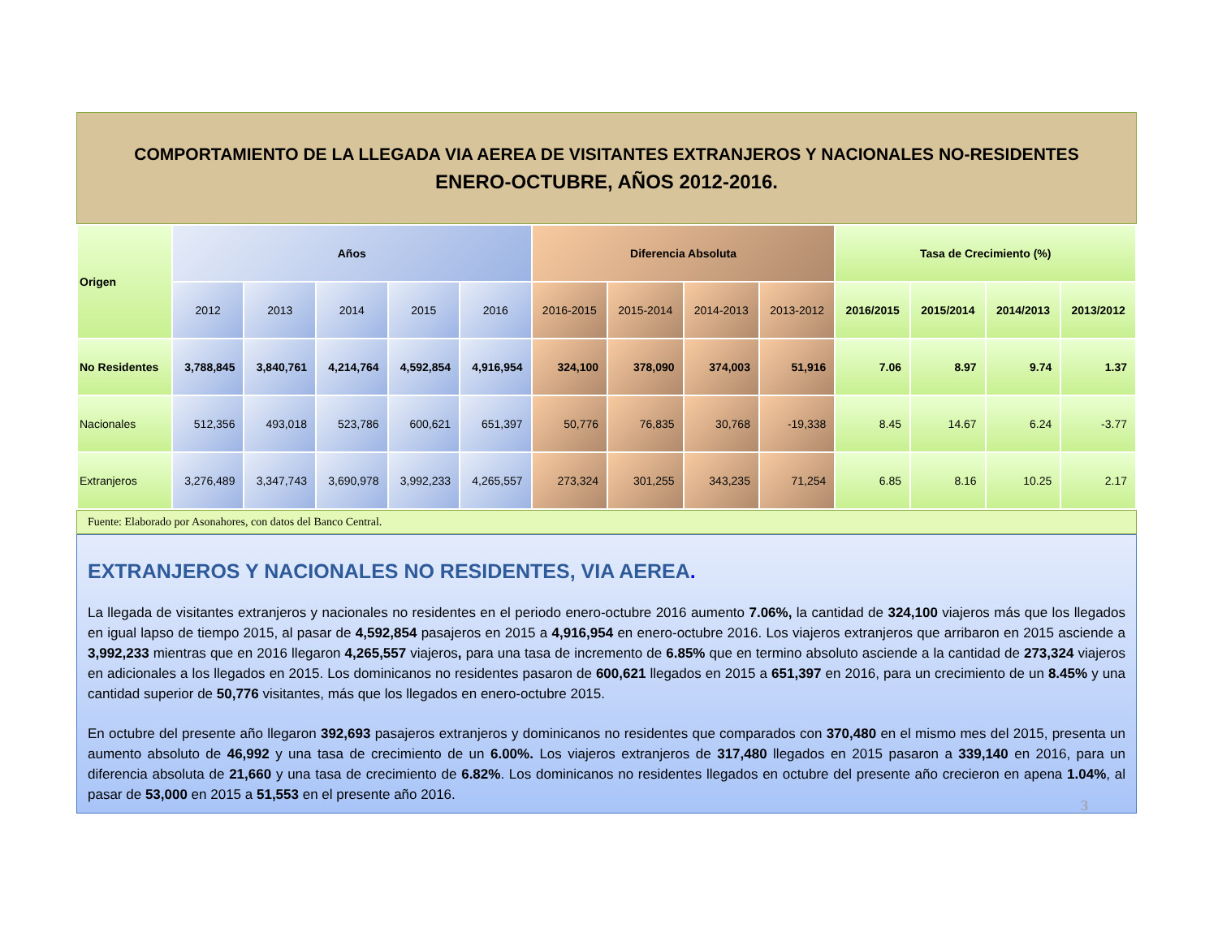COMPORTAMIENTO DE LA LLEGADA VIA AEREA DE VISITANTES EXTRANJEROS Y NACIONALES NO-RESIDENTES
ENERO-OCTUBRE, AÑOS 2012-2016.
| Origen | Años | | | | | Diferencia Absoluta | | | | Tasa de Crecimiento (%) | | | |
| --- | --- | --- | --- | --- | --- | --- | --- | --- | --- | --- | --- | --- | --- |
| | 2012 | 2013 | 2014 | 2015 | 2016 | 2016-2015 | 2015-2014 | 2014-2013 | 2013-2012 | 2016/2015 | 2015/2014 | 2014/2013 | 2013/2012 |
| No Residentes | 3,788,845 | 3,840,761 | 4,214,764 | 4,592,854 | 4,916,954 | 324,100 | 378,090 | 374,003 | 51,916 | 7.06 | 8.97 | 9.74 | 1.37 |
| Nacionales | 512,356 | 493,018 | 523,786 | 600,621 | 651,397 | 50,776 | 76,835 | 30,768 | -19,338 | 8.45 | 14.67 | 6.24 | -3.77 |
| Extranjeros | 3,276,489 | 3,347,743 | 3,690,978 | 3,992,233 | 4,265,557 | 273,324 | 301,255 | 343,235 | 71,254 | 6.85 | 8.16 | 10.25 | 2.17 |
Fuente: Elaborado por Asonahores, con datos del Banco Central.
EXTRANJEROS Y NACIONALES NO RESIDENTES, VIA AEREA.
La llegada de visitantes extranjeros y nacionales no residentes en el periodo enero-octubre 2016 aumento 7.06%, la cantidad de 324,100 viajeros más que los llegados en igual lapso de tiempo 2015, al pasar de 4,592,854 pasajeros en 2015 a 4,916,954 en enero-octubre 2016. Los viajeros extranjeros que arribaron en 2015 asciende a 3,992,233 mientras que en 2016 llegaron 4,265,557 viajeros, para una tasa de incremento de 6.85% que en termino absoluto asciende a la cantidad de 273,324 viajeros en adicionales a los llegados en 2015. Los dominicanos no residentes pasaron de 600,621 llegados en 2015 a 651,397 en 2016, para un crecimiento de un 8.45% y una cantidad superior de 50,776 visitantes, más que los llegados en enero-octubre 2015.
En octubre del presente año llegaron 392,693 pasajeros extranjeros y dominicanos no residentes que comparados con 370,480 en el mismo mes del 2015, presenta un aumento absoluto de 46,992 y una tasa de crecimiento de un 6.00%. Los viajeros extranjeros de 317,480 llegados en 2015 pasaron a 339,140 en 2016, para un diferencia absoluta de 21,660 y una tasa de crecimiento de 6.82%. Los dominicanos no residentes llegados en octubre del presente año crecieron en apena 1.04%, al pasar de 53,000 en 2015 a 51,553 en el presente año 2016.
3